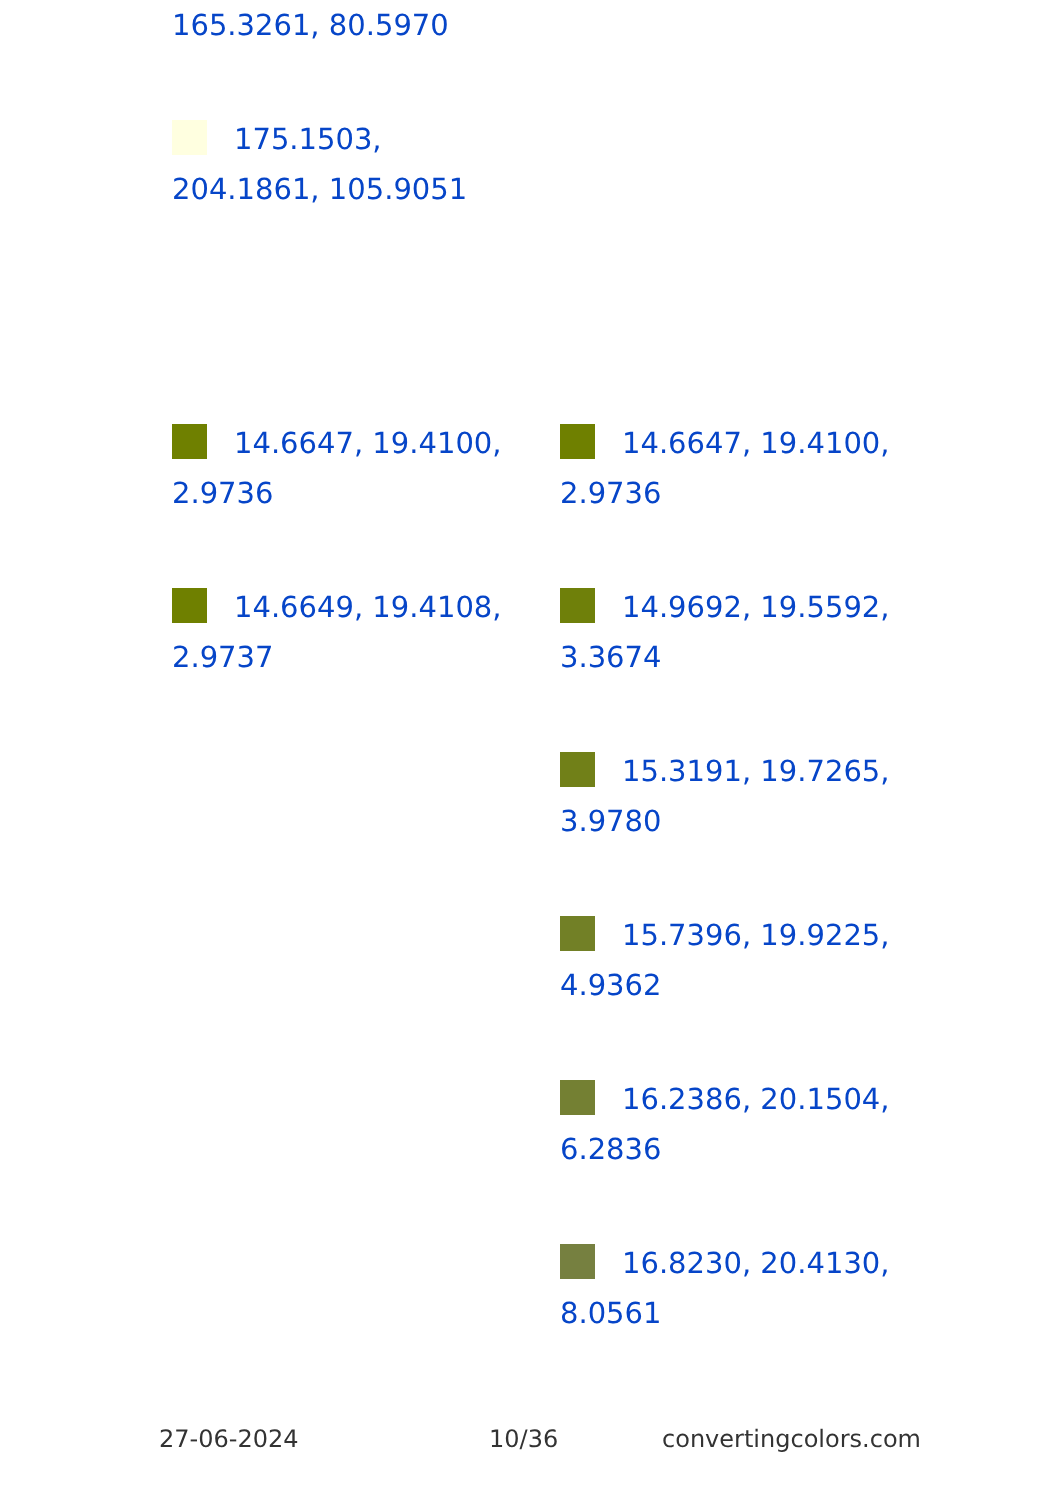165.3261, 80.5970
175.1503, 204.1861, 105.9051
14.6647, 19.4100, 2.9736
14.6647, 19.4100, 2.9736
14.6649, 19.4108, 2.9737
14.9692, 19.5592, 3.3674
15.3191, 19.7265, 3.9780
15.7396, 19.9225, 4.9362
16.2386, 20.1504, 6.2836
16.8230, 20.4130, 8.0561
27-06-2024 10/36 convertingcolors.com